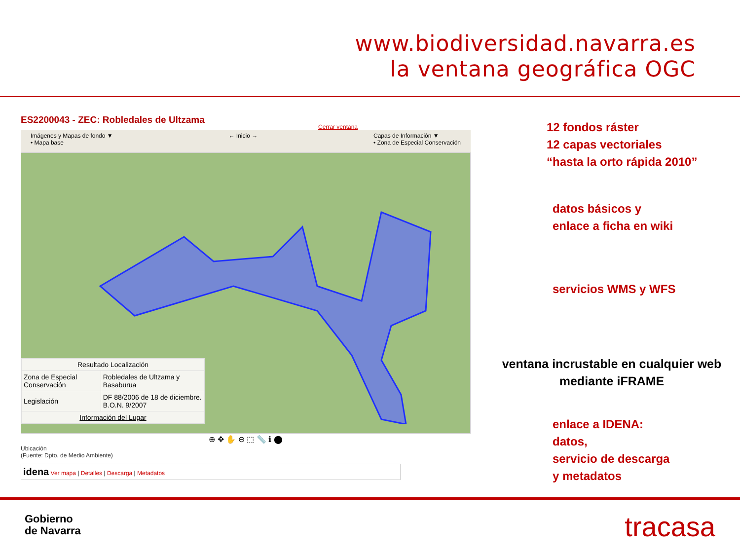www.biodiversidad.navarra.es
la ventana geográfica OGC
ES2200043 - ZEC: Robledales de Ultzama
Cerrar ventana
Imágenes y Mapas de fondo ▼
• Mapa base ← Inicio → Capas de Información ▼
• Zona de Especial Conservación
| Resultado Localización | |
| --- | --- |
| Zona de Especial Conservación | Robledales de Ultzama y Basaburua |
| Legislación | DF 88/2006 de 18 de diciembre. B.O.N. 9/2007 |
| Información del Lugar | |
⊕ ✥ ✋ ⊖ ⬚ 📏 ℹ ⬤
Ubicación
(Fuente: Dpto. de Medio Ambiente)
idena Ver mapa | Detalles | Descarga | Metadatos
12 fondos ráster
12 capas vectoriales
“hasta la orto rápida 2010”
datos básicos y
enlace a ficha en wiki
servicios WMS y WFS
ventana incrustable en cualquier web
mediante iFRAME
enlace a IDENA:
datos,
servicio de descarga
y metadatos
Gobierno
de Navarra
tracasa